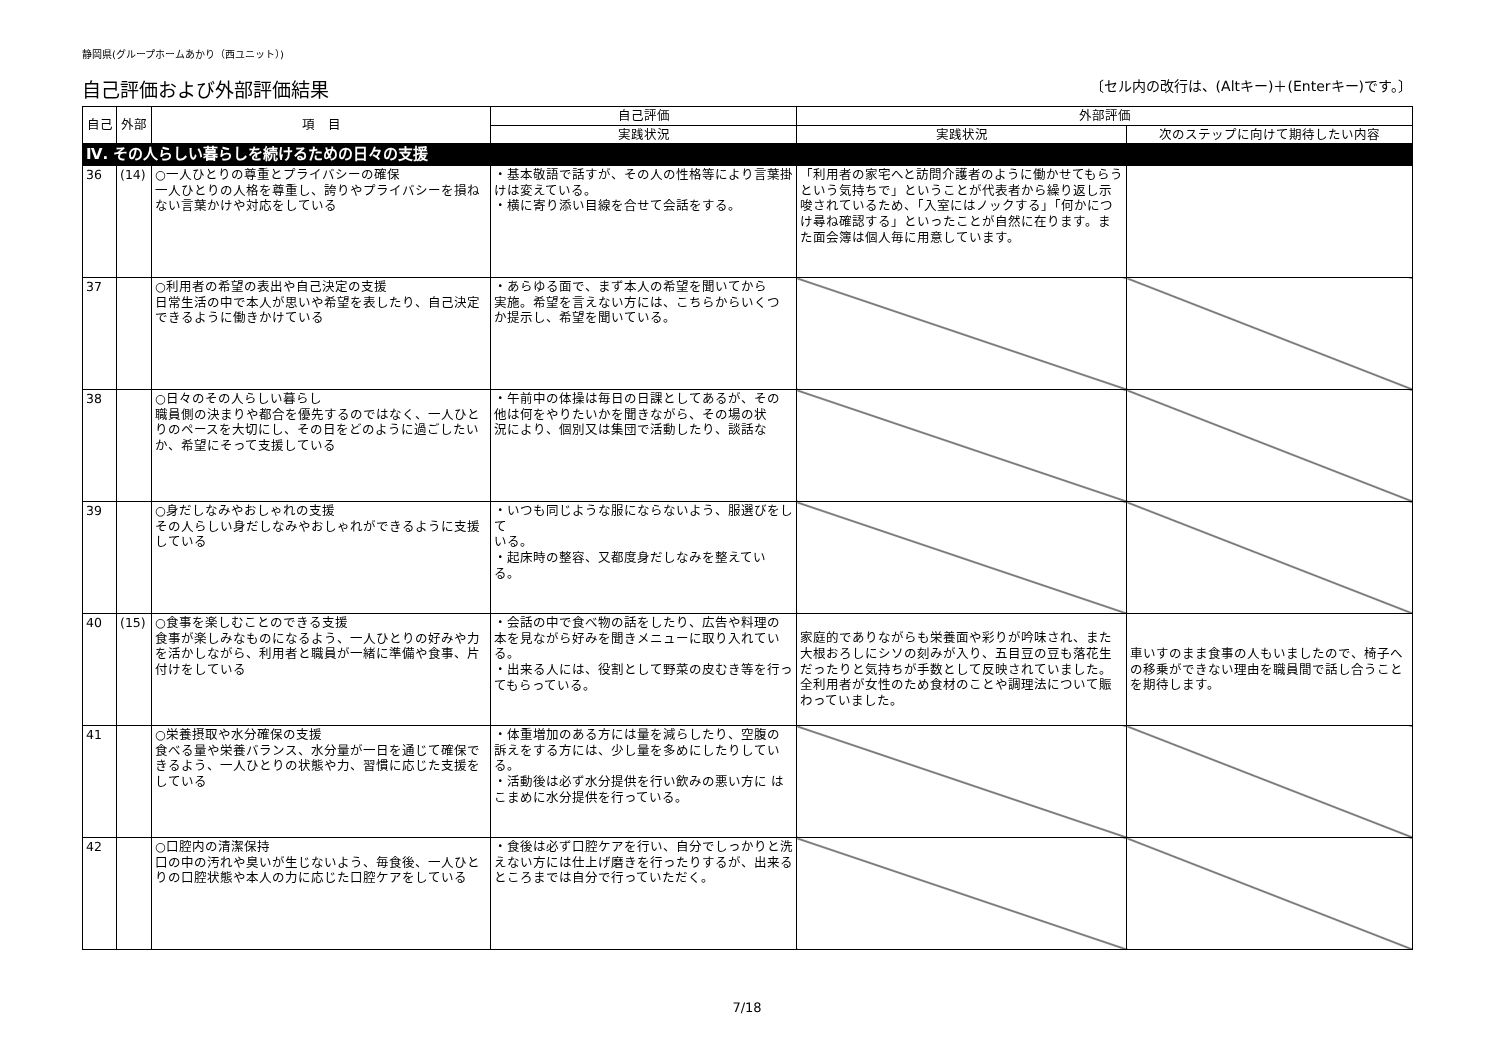静岡県(グループホームあかり（西ユニット）)
自己評価および外部評価結果 〔セル内の改行は、(Altキー)＋(Enterキー)です。〕
| 自己 | 外部 | 項 目 | 自己評価 | 外部評価 | |
| --- | --- | --- | --- | --- | --- |
| | | | 実践状況 | 実践状況 | 次のステップに向けて期待したい内容 |
| Ⅳ. その人らしい暮らしを続けるための日々の支援 | | | | | |
| 36 | (14) | ○一人ひとりの尊重とプライバシーの確保 一人ひとりの人格を尊重し、誇りやプライバシーを損ねない言葉かけや対応をしている | ・基本敬語で話すが、その人の性格等により言葉掛けは変えている。 ・横に寄り添い目線を合せて会話をする。 | 「利用者の家宅へと訪問介護者のように働かせてもらうという気持ちで」ということが代表者から繰り返し示唆されているため、「入室にはノックする」「何かにつけ尋ね確認する」といったことが自然に在ります。また面会簿は個人毎に用意しています。 | |
| 37 | | ○利用者の希望の表出や自己決定の支援 日常生活の中で本人が思いや希望を表したり、自己決定できるように働きかけている | ・あらゆる面で、まず本人の希望を聞いてから 実施。希望を言えない方には、こちらからいくつ か提示し、希望を聞いている。 | | |
| 38 | | ○日々のその人らしい暮らし 職員側の決まりや都合を優先するのではなく、一人ひとりのペースを大切にし、その日をどのように過ごしたいか、希望にそって支援している | ・午前中の体操は毎日の日課としてあるが、その 他は何をやりたいかを聞きながら、その場の状 況により、個別又は集団で活動したり、談話な | | |
| 39 | | ○身だしなみやおしゃれの支援 その人らしい身だしなみやおしゃれができるように支援している | ・いつも同じような服にならないよう、服選びをして いる。 ・起床時の整容、又都度身だしなみを整えてい る。 | | |
| 40 | (15) | ○食事を楽しむことのできる支援 食事が楽しみなものになるよう、一人ひとりの好みや力を活かしながら、利用者と職員が一緒に準備や食事、片付けをしている | ・会話の中で食べ物の話をしたり、広告や料理の 本を見ながら好みを聞きメニューに取り入れている。 ・出来る人には、役割として野菜の皮むき等を行ってもらっている。 | 家庭的でありながらも栄養面や彩りが吟味され、また大根おろしにシソの刻みが入り、五目豆の豆も落花生だったりと気持ちが手数として反映されていました。全利用者が女性のため食材のことや調理法について賑わっていました。 | 車いすのまま食事の人もいましたので、椅子への移乗ができない理由を職員間で話し合うことを期待します。 |
| 41 | | ○栄養摂取や水分確保の支援 食べる量や栄養バランス、水分量が一日を通じて確保できるよう、一人ひとりの状態や力、習慣に応じた支援をしている | ・体重増加のある方には量を減らしたり、空腹の 訴えをする方には、少し量を多めにしたりしている。 ・活動後は必ず水分提供を行い飲みの悪い方に はこまめに水分提供を行っている。 | | |
| 42 | | ○口腔内の清潔保持 口の中の汚れや臭いが生じないよう、毎食後、一人ひとりの口腔状態や本人の力に応じた口腔ケアをしている | ・食後は必ず口腔ケアを行い、自分でしっかりと洗えない方には仕上げ磨きを行ったりするが、出来るところまでは自分で行っていただく。 | | |
7/18